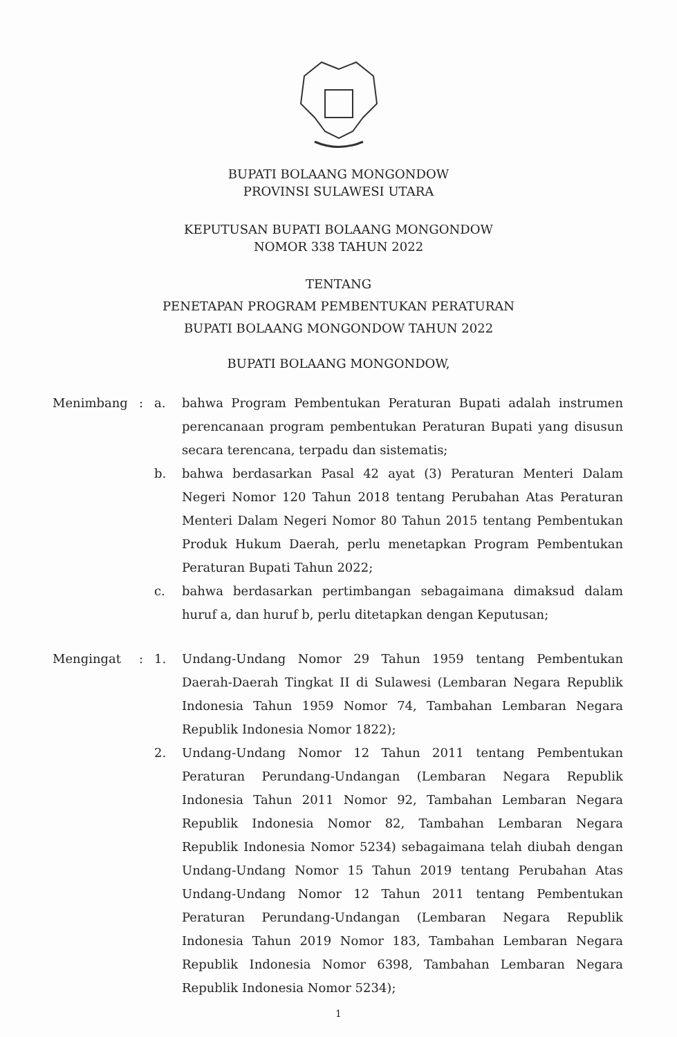BUPATI BOLAANG MONGONDOW
PROVINSI SULAWESI UTARA
KEPUTUSAN BUPATI BOLAANG MONGONDOW
NOMOR 338 TAHUN 2022
TENTANG
PENETAPAN PROGRAM PEMBENTUKAN PERATURAN
BUPATI BOLAANG MONGONDOW TAHUN 2022
BUPATI BOLAANG MONGONDOW,
| Menimbang | : | a. | bahwa Program Pembentukan Peraturan Bupati adalah instrumen perencanaan program pembentukan Peraturan Bupati yang disusun secara terencana, terpadu dan sistematis; |
| | | b. | bahwa berdasarkan Pasal 42 ayat (3) Peraturan Menteri Dalam Negeri Nomor 120 Tahun 2018 tentang Perubahan Atas Peraturan Menteri Dalam Negeri Nomor 80 Tahun 2015 tentang Pembentukan Produk Hukum Daerah, perlu menetapkan Program Pembentukan Peraturan Bupati Tahun 2022; |
| | | c. | bahwa berdasarkan pertimbangan sebagaimana dimaksud dalam huruf a, dan huruf b, perlu ditetapkan dengan Keputusan; |
| Mengingat | : | 1. | Undang-Undang Nomor 29 Tahun 1959 tentang Pembentukan Daerah-Daerah Tingkat II di Sulawesi (Lembaran Negara Republik Indonesia Tahun 1959 Nomor 74, Tambahan Lembaran Negara Republik Indonesia Nomor 1822); |
| | | 2. | Undang-Undang Nomor 12 Tahun 2011 tentang Pembentukan Peraturan Perundang-Undangan (Lembaran Negara Republik Indonesia Tahun 2011 Nomor 92, Tambahan Lembaran Negara Republik Indonesia Nomor 82, Tambahan Lembaran Negara Republik Indonesia Nomor 5234) sebagaimana telah diubah dengan Undang-Undang Nomor 15 Tahun 2019 tentang Perubahan Atas Undang-Undang Nomor 12 Tahun 2011 tentang Pembentukan Peraturan Perundang-Undangan (Lembaran Negara Republik Indonesia Tahun 2019 Nomor 183, Tambahan Lembaran Negara Republik Indonesia Nomor 6398, Tambahan Lembaran Negara Republik Indonesia Nomor 5234); |
1